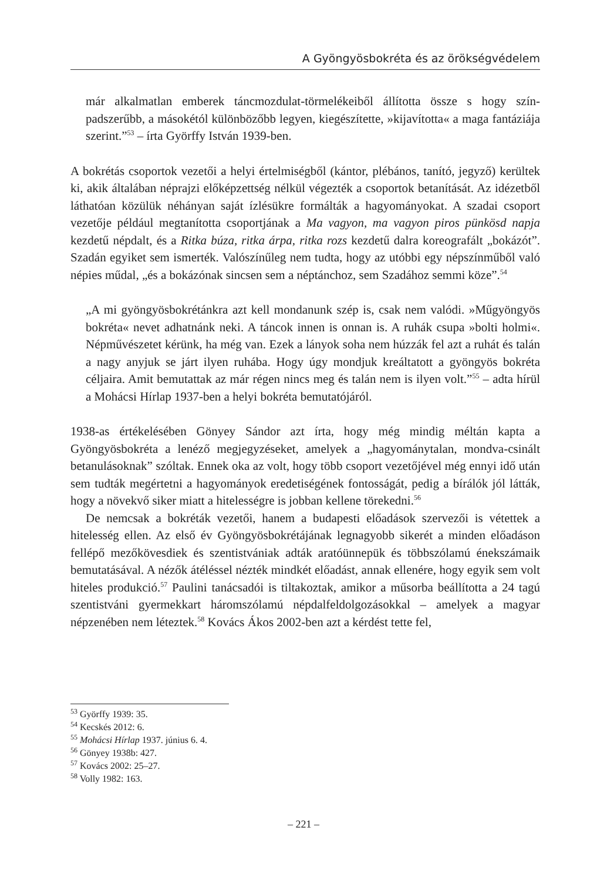A Gyöngyösbokréta és az örökségvédelem
már alkalmatlan emberek táncmozdulat-törmelékeiből állította össze s hogy szín­padszerűbb, a másokétól különbözőbb legyen, kiegészítette, »kijavította« a maga fantáziája szerint.”<sup>53</sup> – írta Györffy István 1939-ben.
A bokrétás csoportok vezetői a helyi értelmiségből (kántor, plébános, tanító, jegyző) kerültek ki, akik általában néprajzi előképzettség nélkül végezték a csoportok beta­nítását. Az idézetből láthatóan közülük néhányan saját ízlésükre formálták a hagyo­mányokat. A szadai csoport vezetője például megtanította csoportjának a Ma vagyon, ma vagyon piros pünkösd napja kezdetű népdalt, és a Ritka búza, ritka árpa, ritka rozs kezdetű dalra koreografált „bokázót”. Szadán egyiket sem ismerték. Valószínűleg nem tudta, hogy az utóbbi egy népszínműből való népies műdal, „és a bokázónak sincsen sem a néptánchoz, sem Szadához semmi köze”.<sup>54</sup>
„A mi gyöngyösbokrétánkra azt kell mondanunk szép is, csak nem valódi. »Műgyöngyös bokréta« nevet adhatnánk neki. A táncok innen is onnan is. A ru­hák csupa »bolti holmi«. Népművészetet kérünk, ha még van. Ezek a lányok soha nem húzzák fel azt a ruhát és talán a nagy anyjuk se járt ilyen ruhába. Hogy úgy mondjuk kreáltatott a gyöngyös bokréta céljaira. Amit bemutattak az már régen nincs meg és talán nem is ilyen volt.”<sup>55</sup> – adta hírül a Mohácsi Hírlap 1937-ben a helyi bokréta bemutatójáról.
1938-as értékelésében Gönyey Sándor azt írta, hogy még mindig méltán kapta a Gyöngyösbokréta a lenéző megjegyzéseket, amelyek a „hagyománytalan, mond­va-csinált betanulásoknak” szóltak. Ennek oka az volt, hogy több csoport vezetőjével még ennyi idő után sem tudták megértetni a hagyományok eredetiségének fontos­ságát, pedig a bírálók jól látták, hogy a növekvő siker miatt a hitelességre is jobban kellene törekedni.<sup>56</sup>
De nemcsak a bokréták vezetői, hanem a budapesti előadások szervezői is vétet­tek a hitelesség ellen. Az első év Gyöngyösbokrétájának legnagyobb sikerét a minden előadáson fellépő mezőkövesdiek és szentistvániak adták aratóünnepük és többszó­lamú énekszámaik bemutatásával. A nézők átéléssel nézték mindkét előadást, annak ellenére, hogy egyik sem volt hiteles produkció.<sup>57</sup> Paulini tanácsadói is tiltakoztak, amikor a műsorba beállította a 24 tagú szentistváni gyermekkart háromszólamú nép­dalfeldolgozásokkal – amelyek a magyar népzenében nem léteztek.<sup>58</sup> Kovács Ákos 2002-ben azt a kérdést tette fel,
<sup>53</sup> Györffy 1939: 35.
<sup>54</sup> Kecskés 2012: 6.
<sup>55</sup> Mohácsi Hírlap 1937. június 6. 4.
<sup>56</sup> Gönyey 1938b: 427.
<sup>57</sup> Kovács 2002: 25–27.
<sup>58</sup> Volly 1982: 163.
– 221 –